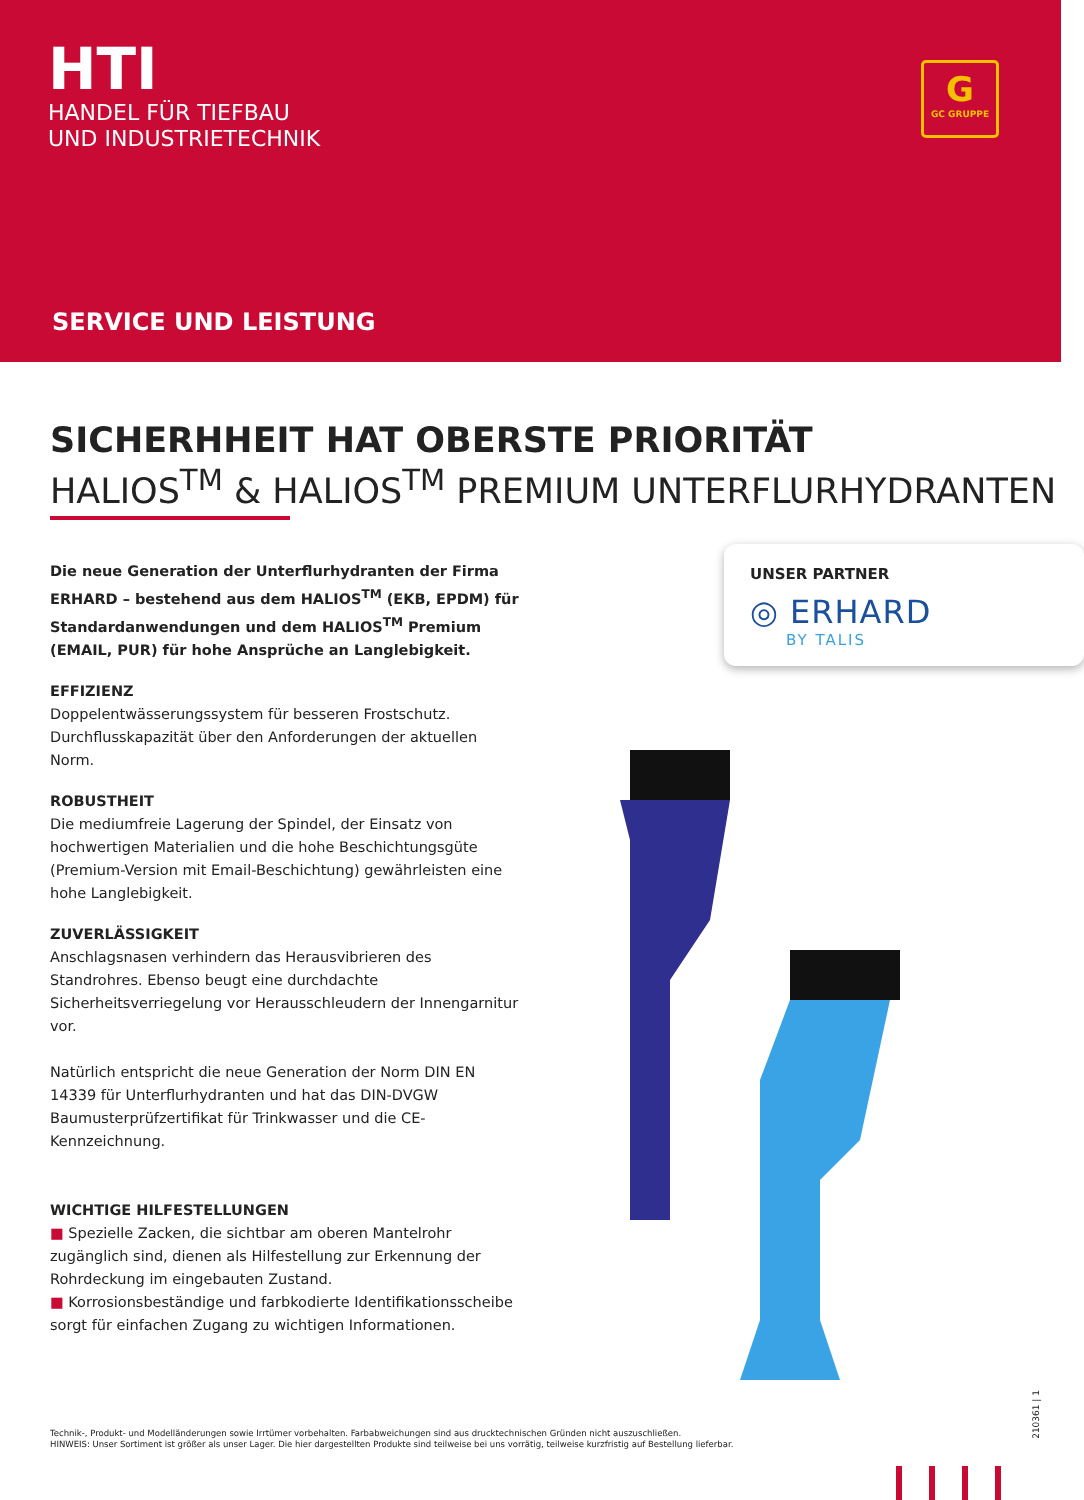HTI
HANDEL FÜR TIEFBAU
UND INDUSTRIETECHNIK
G
GC GRUPPE
SERVICE UND LEISTUNG
SICHERHHEIT HAT OBERSTE PRIORITÄT
HALIOS<sup>TM</sup> & HALIOS<sup>TM</sup> PREMIUM UNTERFLURHYDRANTEN
UNSER PARTNER
◎ ERHARD
BY TALIS
Die neue Generation der Unterflurhydranten der Firma ERHARD – bestehend aus dem HALIOS<sup>TM</sup> (EKB, EPDM) für Standardanwendungen und dem HALIOS<sup>TM</sup> Premium (EMAIL, PUR) für hohe Ansprüche an Langlebigkeit.
EFFIZIENZ
Doppelentwässerungssystem für besseren Frostschutz. Durchflusskapazität über den Anforderungen der aktuellen Norm.
ROBUSTHEIT
Die mediumfreie Lagerung der Spindel, der Einsatz von hochwertigen Materialien und die hohe Beschichtungsgüte (Premium-Version mit Email-Beschichtung) gewährleisten eine hohe Langlebigkeit.
ZUVERLÄSSIGKEIT
Anschlagsnasen verhindern das Herausvibrieren des Standrohres. Ebenso beugt eine durchdachte Sicherheitsverriegelung vor Herausschleudern der Innengarnitur vor.
Natürlich entspricht die neue Generation der Norm DIN EN 14339 für Unterflurhydranten und hat das DIN-DVGW Baumusterprüfzertifikat für Trinkwasser und die CE-Kennzeichnung.
WICHTIGE HILFESTELLUNGEN
■ Spezielle Zacken, die sichtbar am oberen Mantelrohr zugänglich sind, dienen als Hilfestellung zur Erkennung der Rohrdeckung im eingebauten Zustand.
■ Korrosionsbeständige und farbkodierte Identifikationsscheibe sorgt für einfachen Zugang zu wichtigen Informationen.
Technik-, Produkt- und Modelländerungen sowie Irrtümer vorbehalten. Farbabweichungen sind aus drucktechnischen Gründen nicht auszuschließen.
HINWEIS: Unser Sortiment ist größer als unser Lager. Die hier dargestellten Produkte sind teilweise bei uns vorrätig, teilweise kurzfristig auf Bestellung lieferbar.
210361 | 1